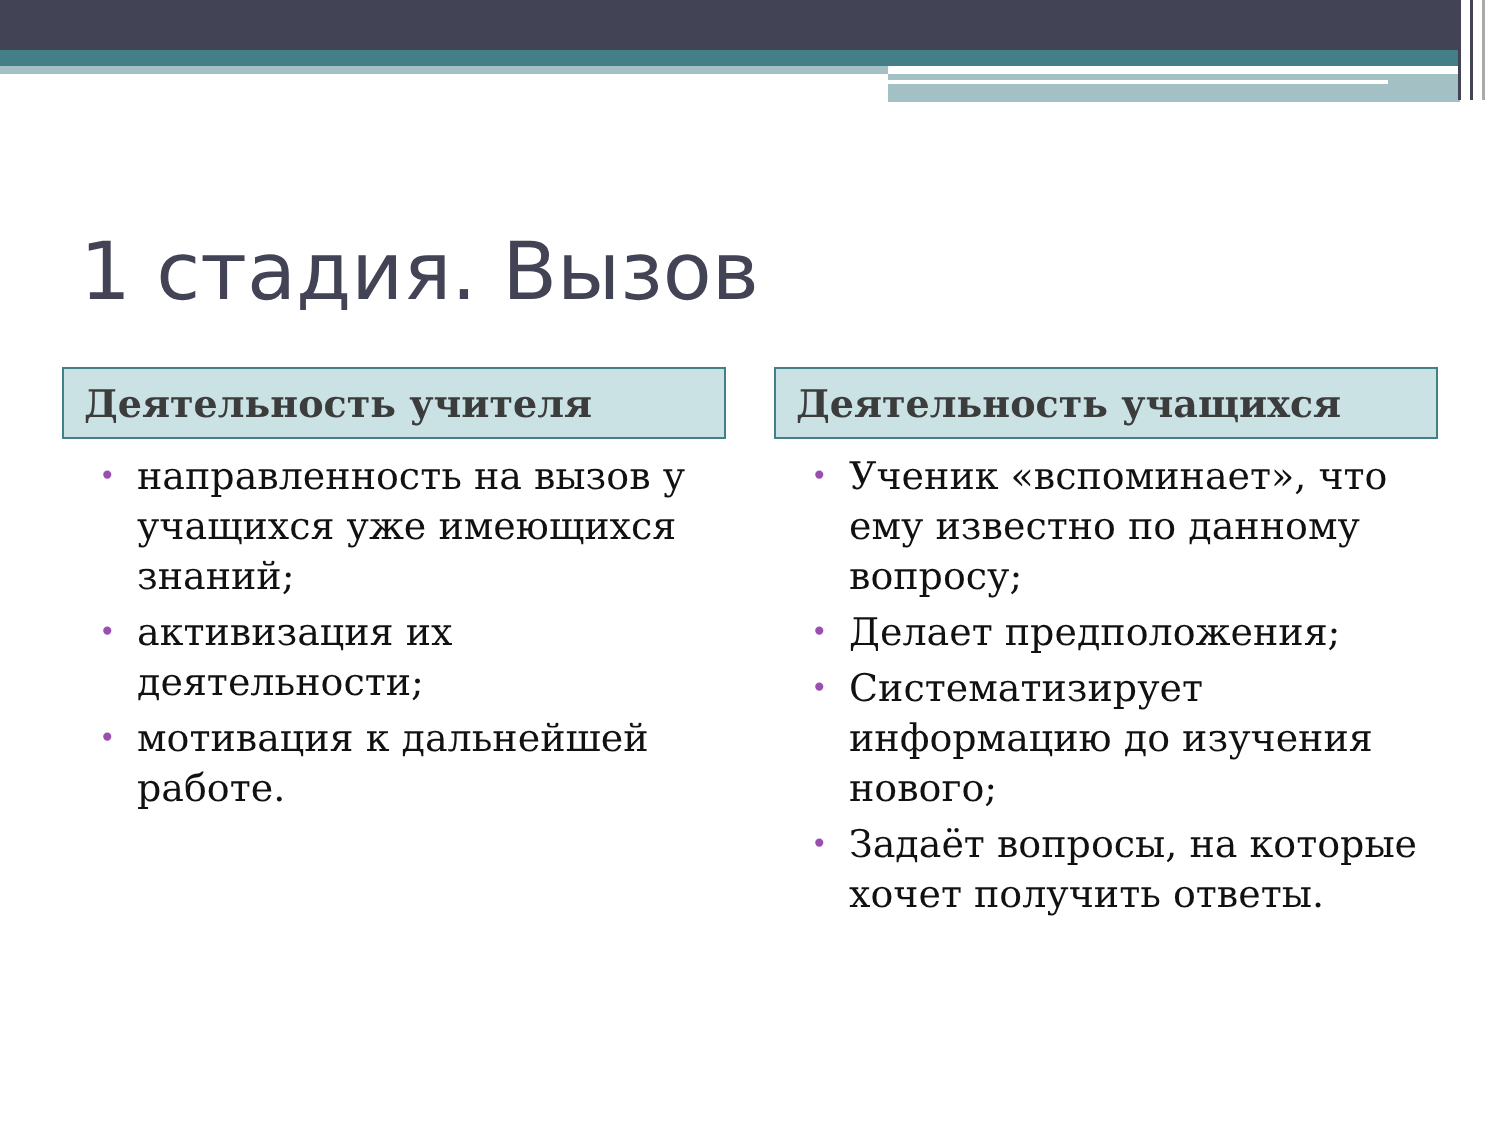1 стадия. Вызов
Деятельность учителя
• направленность на вызов у учащихся уже имеющихся знаний;
• активизация их деятельности;
• мотивация к дальнейшей работе.
Деятельность учащихся
• Ученик «вспоминает», что ему известно по данному вопросу;
• Делает предположения;
• Систематизирует информацию до изучения нового;
• Задаёт вопросы, на которые хочет получить ответы.